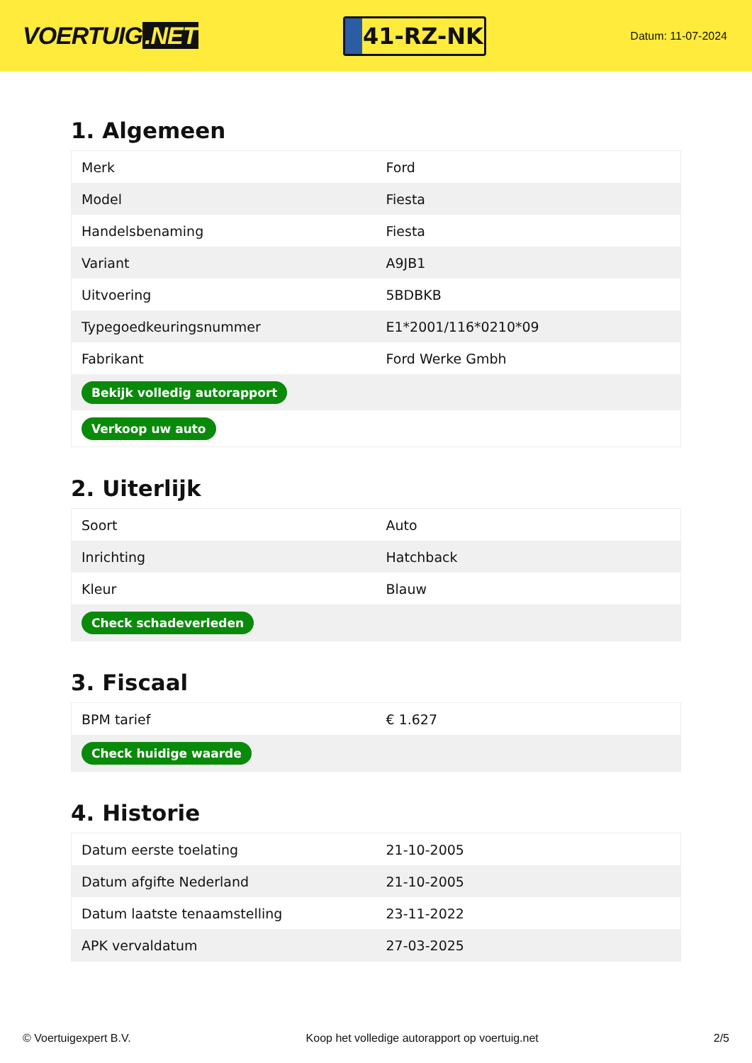VOERTUIG.NET
41-RZ-NK
Datum: 11-07-2024
1. Algemeen
| Merk | Ford |
| Model | Fiesta |
| Handelsbenaming | Fiesta |
| Variant | A9JB1 |
| Uitvoering | 5BDBKB |
| Typegoedkeuringsnummer | E1*2001/116*0210*09 |
| Fabrikant | Ford Werke Gmbh |
| Bekijk volledig autorapport | |
| Verkoop uw auto | |
2. Uiterlijk
| Soort | Auto |
| Inrichting | Hatchback |
| Kleur | Blauw |
| Check schadeverleden | |
3. Fiscaal
| BPM tarief | € 1.627 |
| Check huidige waarde | |
4. Historie
| Datum eerste toelating | 21-10-2005 |
| Datum afgifte Nederland | 21-10-2005 |
| Datum laatste tenaamstelling | 23-11-2022 |
| APK vervaldatum | 27-03-2025 |
© Voertuigexpert B.V. Koop het volledige autorapport op voertuig.net 2/5